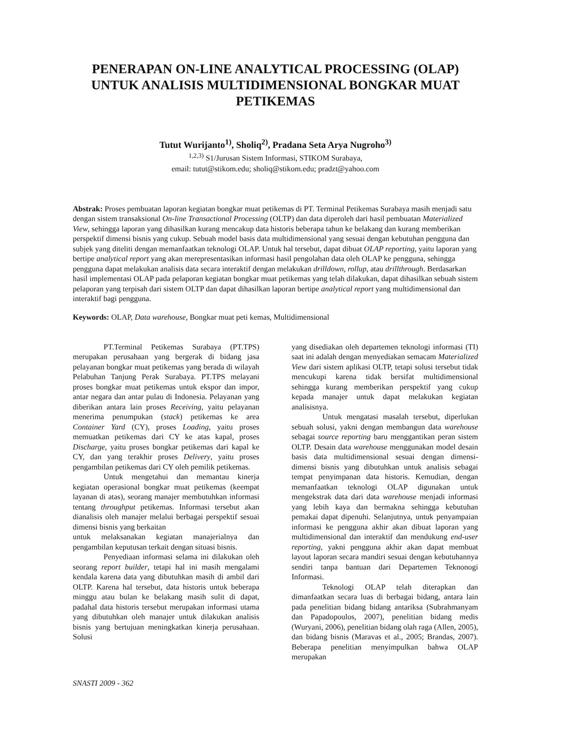PENERAPAN ON-LINE ANALYTICAL PROCESSING (OLAP) UNTUK ANALISIS MULTIDIMENSIONAL BONGKAR MUAT PETIKEMAS
Tutut Wurijanto<sup>1)</sup>, Sholiq<sup>2)</sup>, Pradana Seta Arya Nugroho<sup>3)</sup>
<sup>1,2,3)</sup> S1/Jurusan Sistem Informasi, STIKOM Surabaya,
email: tutut@stikom.edu; sholiq@stikom.edu; pradzt@yahoo.com
Abstrak: Proses pembuatan laporan kegiatan bongkar muat petikemas di PT. Terminal Petikemas Surabaya masih menjadi satu dengan sistem transaksional On-line Transactional Processing (OLTP) dan data diperoleh dari hasil pembuatan Materialized View, sehingga laporan yang dihasilkan kurang mencakup data historis beberapa tahun ke belakang dan kurang memberikan perspektif dimensi bisnis yang cukup. Sebuah model basis data multidimensional yang sesuai dengan kebutuhan pengguna dan subjek yang diteliti dengan memanfaatkan teknologi OLAP. Untuk hal tersebut, dapat dibuat OLAP reporting, yaitu laporan yang bertipe analytical report yang akan merepresentasikan informasi hasil pengolahan data oleh OLAP ke pengguna, sehingga pengguna dapat melakukan analisis data secara interaktif dengan melakukan drilldown, rollup, atau drillthrough. Berdasarkan hasil implementasi OLAP pada pelaporan kegiatan bongkar muat petikemas yang telah dilakukan, dapat dihasilkan sebuah sistem pelaporan yang terpisah dari sistem OLTP dan dapat dihasilkan laporan bertipe analytical report yang multidimensional dan interaktif bagi pengguna.
Keywords: OLAP, Data warehouse, Bongkar muat peti kemas, Multidimensional
PT.Terminal Petikemas Surabaya (PT.TPS) merupakan perusahaan yang bergerak di bidang jasa pelayanan bongkar muat petikemas yang berada di wilayah Pelabuhan Tanjung Perak Surabaya. PT.TPS melayani proses bongkar muat petikemas untuk ekspor dan impor, antar negara dan antar pulau di Indonesia. Pelayanan yang diberikan antara lain proses Receiving, yaitu pelayanan menerima penumpukan (stack) petikemas ke area Container Yard (CY), proses Loading, yaitu proses memuatkan petikemas dari CY ke atas kapal, proses Discharge, yaitu proses bongkar petikemas dari kapal ke CY, dan yang terakhir proses Delivery, yaitu proses pengambilan petikemas dari CY oleh pemilik petikemas.
Untuk mengetahui dan memantau kinerja kegiatan operasional bongkar muat petikemas (keempat layanan di atas), seorang manajer membutuhkan informasi tentang throughput petikemas. Informasi tersebut akan dianalisis oleh manajer melalui berbagai perspektif sesuai dimensi bisnis yang berkaitan
untuk melaksanakan kegiatan manajerialnya dan pengambilan keputusan terkait dengan situasi bisnis.
Penyediaan informasi selama ini dilakukan oleh seorang report builder, tetapi hal ini masih mengalami kendala karena data yang dibutuhkan masih di ambil dari OLTP. Karena hal tersebut, data historis untuk beberapa minggu atau bulan ke belakang masih sulit di dapat, padahal data historis tersebut merupakan informasi utama yang dibutuhkan oleh manajer untuk dilakukan analisis bisnis yang bertujuan meningkatkan kinerja perusahaan. Solusi
yang disediakan oleh departemen teknologi informasi (TI) saat ini adalah dengan menyediakan semacam Materialized View dari sistem aplikasi OLTP, tetapi solusi tersebut tidak mencukupi karena tidak bersifat multidimensional sehingga kurang memberikan perspektif yang cukup kepada manajer untuk dapat melakukan kegiatan analisisnya.
Untuk mengatasi masalah tersebut, diperlukan sebuah solusi, yakni dengan membangun data warehouse sebagai source reporting baru menggantikan peran sistem OLTP. Desain data warehouse menggunakan model desain basis data multidimensional sesuai dengan dimensi-dimensi bisnis yang dibutuhkan untuk analisis sebagai tempat penyimpanan data historis. Kemudian, dengan memanfaatkan teknologi OLAP digunakan untuk mengekstrak data dari data warehouse menjadi informasi yang lebih kaya dan bermakna sehingga kebutuhan pemakai dapat dipenuhi. Selanjutnya, untuk penyampaian informasi ke pengguna akhir akan dibuat laporan yang multidimensional dan interaktif dan mendukung end-user reporting, yakni pengguna akhir akan dapat membuat layout laporan secara mandiri sesuai dengan kebutuhannya sendiri tanpa bantuan dari Departemen Teknonogi Informasi.
Teknologi OLAP telah diterapkan dan dimanfaatkan secara luas di berbagai bidang, antara lain pada penelitian bidang bidang antariksa (Subrahmanyam dan Papadopoulos, 2007), penelitian bidang medis (Wuryani, 2006), penelitian bidang olah raga (Allen, 2005), dan bidang bisnis (Maravas et al., 2005; Brandas, 2007). Beberapa penelitian menyimpulkan bahwa OLAP merupakan
SNASTI 2009 - 362